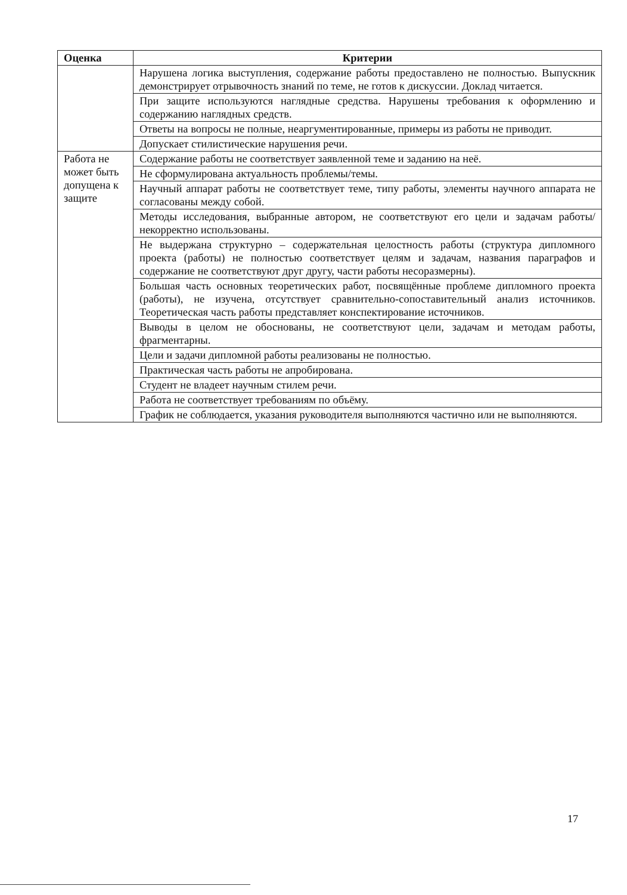| Оценка | Критерии |
| --- | --- |
| | Нарушена логика выступления, содержание работы предоставлено не полностью. Выпускник демонстрирует отрывочность знаний по теме, не готов к дискуссии. Доклад читается. |
| | При защите используются наглядные средства. Нарушены требования к оформлению и содержанию наглядных средств. |
| | Ответы на вопросы не полные, неаргументированные, примеры из работы не приводит. |
| | Допускает стилистические нарушения речи. |
| Работа не может быть допущена к защите | Содержание работы не соответствует заявленной теме и заданию на неё. |
| | Не сформулирована актуальность проблемы/темы. |
| | Научный аппарат работы не соответствует теме, типу работы, элементы научного аппарата не согласованы между собой. |
| | Методы исследования, выбранные автором, не соответствуют его цели и задачам работы/ некорректно использованы. |
| | Не выдержана структурно – содержательная целостность работы (структура дипломного проекта (работы) не полностью соответствует целям и задачам, названия параграфов и содержание не соответствуют друг другу, части работы несоразмерны). |
| | Большая часть основных теоретических работ, посвящённые проблеме дипломного проекта (работы), не изучена, отсутствует сравнительно-сопоставительный анализ источников. Теоретическая часть работы представляет конспектирование источников. |
| | Выводы в целом не обоснованы, не соответствуют цели, задачам и методам работы, фрагментарны. |
| | Цели и задачи дипломной работы реализованы не полностью. |
| | Практическая часть работы не апробирована. |
| | Студент не владеет научным стилем речи. |
| | Работа не соответствует требованиям по объёму. |
| | График не соблюдается, указания руководителя выполняются частично или не выполняются. |
17